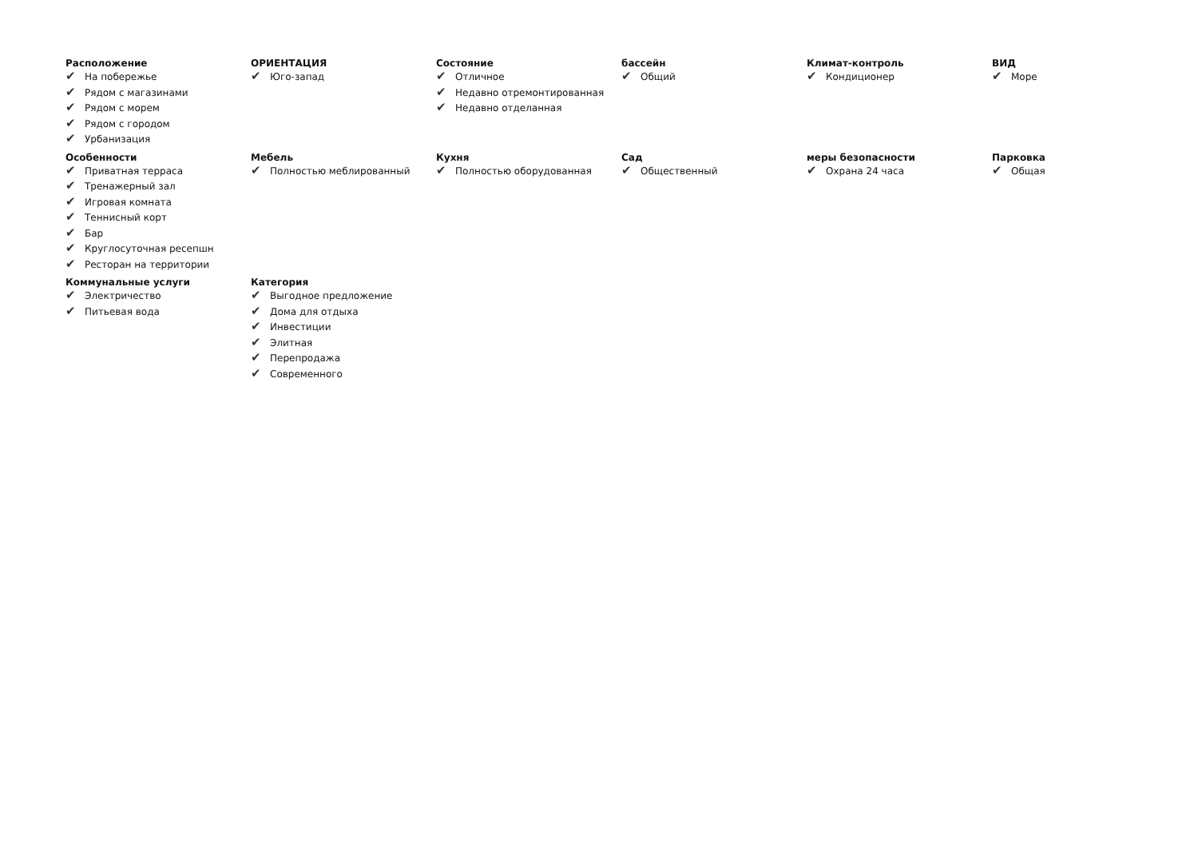Расположение
✔ На побережье
✔ Рядом с магазинами
✔ Рядом с морем
✔ Рядом с городом
✔ Урбанизация
ОРИЕНТАЦИЯ
✔ Юго-запад
Состояние
✔ Отличное
✔ Недавно отремонтированная
✔ Недавно отделанная
бассейн
✔ Общий
Климат-контроль
✔ Кондиционер
ВИД
✔ Море
Особенности
✔ Приватная терраса
✔ Тренажерный зал
✔ Игровая комната
✔ Теннисный корт
✔ Бар
✔ Круглосуточная ресепшн
✔ Ресторан на территории
Мебель
✔ Полностью меблированный
Кухня
✔ Полностью оборудованная
Сад
✔ Общественный
меры безопасности
✔ Охрана 24 часа
Парковка
✔ Общая
Коммунальные услуги
✔ Электричество
✔ Питьевая вода
Категория
✔ Выгодное предложение
✔ Дома для отдыха
✔ Инвестиции
✔ Элитная
✔ Перепродажа
✔ Современного